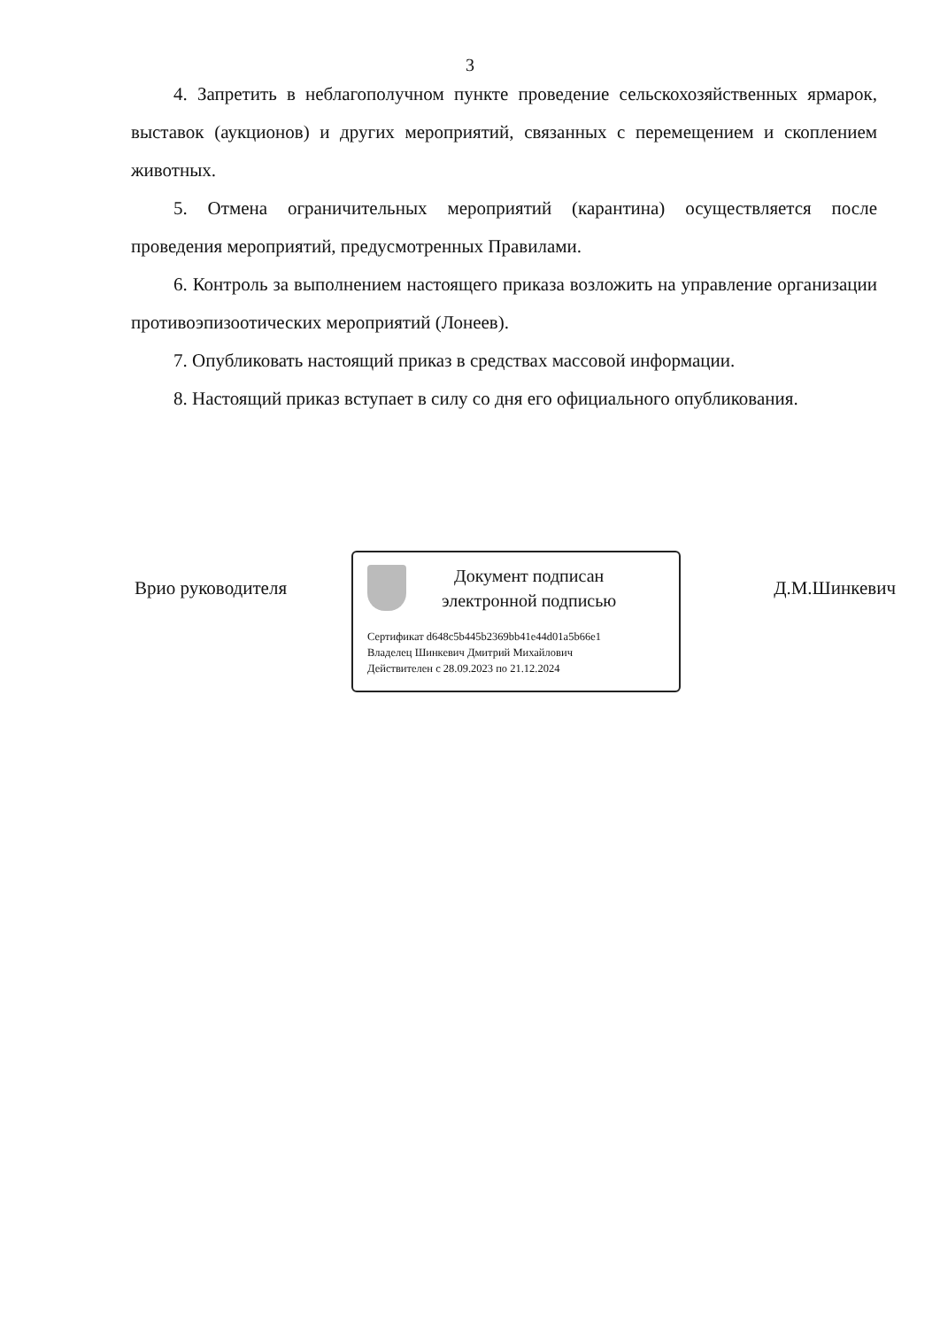3
4. Запретить в неблагополучном пункте проведение сельскохозяйственных ярмарок, выставок (аукционов) и других мероприятий, связанных с перемещением и скоплением животных.
5. Отмена ограничительных мероприятий (карантина) осуществляется после проведения мероприятий, предусмотренных Правилами.
6. Контроль за выполнением настоящего приказа возложить на управление организации противоэпизоотических мероприятий (Лонеев).
7. Опубликовать настоящий приказ в средствах массовой информации.
8. Настоящий приказ вступает в силу со дня его официального опубликования.
Врио руководителя
Документ подписан
электронной подписью
Сертификат d648c5b445b2369bb41e44d01a5b66e1
Владелец Шинкевич Дмитрий Михайлович
Действителен с 28.09.2023 по 21.12.2024
Д.М.Шинкевич